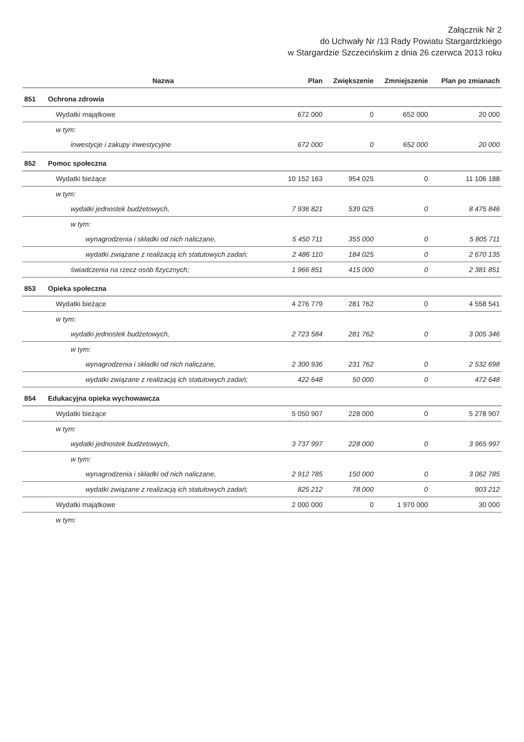Załącznik Nr 2
do Uchwały Nr /13 Rady Powiatu Stargardzkiego
w Stargardzie Szczecińskim z dnia 26 czerwca 2013 roku
| | Nazwa | Plan | Zwiększenie | Zmniejszenie | Plan po zmianach |
| --- | --- | --- | --- | --- | --- |
| 851 | Ochrona zdrowia | | | | |
| | Wydatki majątkowe | 672 000 | 0 | 652 000 | 20 000 |
| | w tym: | | | | |
| | inwestycje i zakupy inwestycyjne | 672 000 | 0 | 652 000 | 20 000 |
| 852 | Pomoc społeczna | | | | |
| | Wydatki bieżące | 10 152 163 | 954 025 | 0 | 11 106 188 |
| | w tym: | | | | |
| | wydatki jednostek budżetowych, | 7 936 821 | 539 025 | 0 | 8 475 846 |
| | w tym: | | | | |
| | wynagrodzenia i składki od nich naliczane, | 5 450 711 | 355 000 | 0 | 5 805 711 |
| | wydatki związane z realizacją ich statutowych zadań; | 2 486 110 | 184 025 | 0 | 2 670 135 |
| | świadczenia na rzecz osób fizycznych; | 1 966 851 | 415 000 | 0 | 2 381 851 |
| 853 | Opieka społeczna | | | | |
| | Wydatki bieżące | 4 276 779 | 281 762 | 0 | 4 558 541 |
| | w tym: | | | | |
| | wydatki jednostek budżetowych, | 2 723 584 | 281 762 | 0 | 3 005 346 |
| | w tym: | | | | |
| | wynagrodzenia i składki od nich naliczane, | 2 300 936 | 231 762 | 0 | 2 532 698 |
| | wydatki związane z realizacją ich statutowych zadań; | 422 648 | 50 000 | 0 | 472 648 |
| 854 | Edukacyjna opieka wychowawcza | | | | |
| | Wydatki bieżące | 5 050 907 | 228 000 | 0 | 5 278 907 |
| | w tym: | | | | |
| | wydatki jednostek budżetowych, | 3 737 997 | 228 000 | 0 | 3 965 997 |
| | w tym: | | | | |
| | wynagrodzenia i składki od nich naliczane, | 2 912 785 | 150 000 | 0 | 3 062 785 |
| | wydatki związane z realizacją ich statutowych zadań; | 825 212 | 78 000 | 0 | 903 212 |
| | Wydatki majątkowe | 2 000 000 | 0 | 1 970 000 | 30 000 |
| | w tym: | | | | |